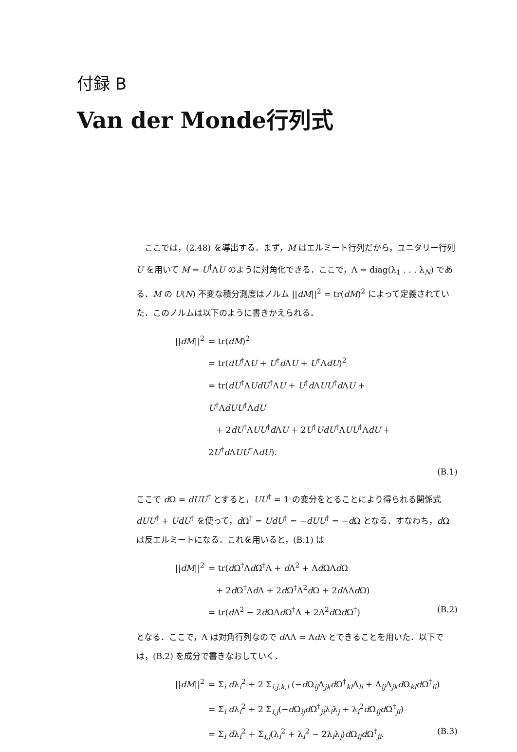付録 B
Van der Monde行列式
ここでは，(2.48) を導出する．まず，M はエルミート行列だから，ユニタリー行列 U を用いて M = U<sup>†</sup>ΛU のように対角化できる．ここで，Λ = diag(λ<sub>1</sub> . . . λ<sub>N</sub>) である．M の U(N) 不変な積分測度はノルム ||dM||<sup>2</sup> = tr(dM)<sup>2</sup> によって定義されていた．このノルムは以下のように書きかえられる．
||dM||<sup>2</sup> = tr(dM)<sup>2</sup>
= tr(dU<sup>†</sup>ΛU + U<sup>†</sup>d ΛU + U<sup>†</sup>ΛdU)<sup>2</sup>
= tr(dU<sup>†</sup>ΛUdU<sup>†</sup>ΛU + U<sup>†</sup>d ΛUU<sup>†</sup>d ΛU + U<sup>†</sup>ΛdUU<sup>†</sup>ΛdU
+ 2dU<sup>†</sup>ΛUU<sup>†</sup>d ΛU + 2U<sup>†</sup>UdU<sup>†</sup>ΛUU<sup>†</sup>ΛdU + 2U<sup>†</sup>d ΛUU<sup>†</sup>ΛdU).
(B.1)
ここで d Ω = dUU<sup>†</sup> とすると，UU<sup>†</sup> = 1 の変分をとることにより得られる関係式 dUU<sup>†</sup> + UdU<sup>†</sup> を使って，d Ω<sup>†</sup> = UdU<sup>†</sup> = −dUU<sup>†</sup> = −d Ω となる．すなわち，d Ω は反エルミートになる．これを用いると，(B.1) は
||dM||<sup>2</sup> = tr(d Ω<sup>†</sup>Λd Ω<sup>†</sup>Λ + d Λ<sup>2</sup> + Λd ΩΛd Ω
+ 2d Ω<sup>†</sup>Λd Λ + 2d Ω<sup>†</sup>Λ<sup>2</sup>d Ω + 2d ΛΛd Ω)
= tr(d Λ<sup>2</sup> − 2d ΩΛd Ω<sup>†</sup>Λ + 2Λ<sup>2</sup>d Ωd Ω<sup>†</sup>) (B.2)
となる．ここで，Λ は対角行列なので d ΛΛ = Λd Λ とできることを用いた．以下では，(B.2) を成分で書きなおしていく．
||dM||<sup>2</sup> = Σ<sub>i</sub> dλ<sub>i</sub><sup>2</sup> + 2 Σ<sub>i,j,k,l</sub> (−d Ω<sub>ij</sub>Λ<sub>jk</sub>d Ω<sup>†</sup><sub>kl</sub>Λ<sub>li</sub> + Λ<sub>ij</sub>Λ<sub>jk</sub>d Ω<sub>kl</sub>d Ω<sup>†</sup><sub>li</sub>)
= Σ<sub>i</sub> dλ<sub>i</sub><sup>2</sup> + 2 Σ<sub>i,j</sub>(−d Ω<sub>ij</sub>d Ω<sup>†</sup><sub>ji</sub>λ<sub>i</sub>λ<sub>j</sub> + λ<sub>i</sub><sup>2</sup>d Ω<sub>ij</sub>d Ω<sup>†</sup><sub>ji</sub>)
= Σ<sub>i</sub> dλ<sub>i</sub><sup>2</sup> + Σ<sub>i,j</sub>(λ<sub>i</sub><sup>2</sup> + λ<sub>i</sub><sup>2</sup> − 2λ<sub>i</sub>λ<sub>j</sub>)d Ω<sub>ij</sub>d Ω<sup>†</sup><sub>ji</sub>. (B.3)